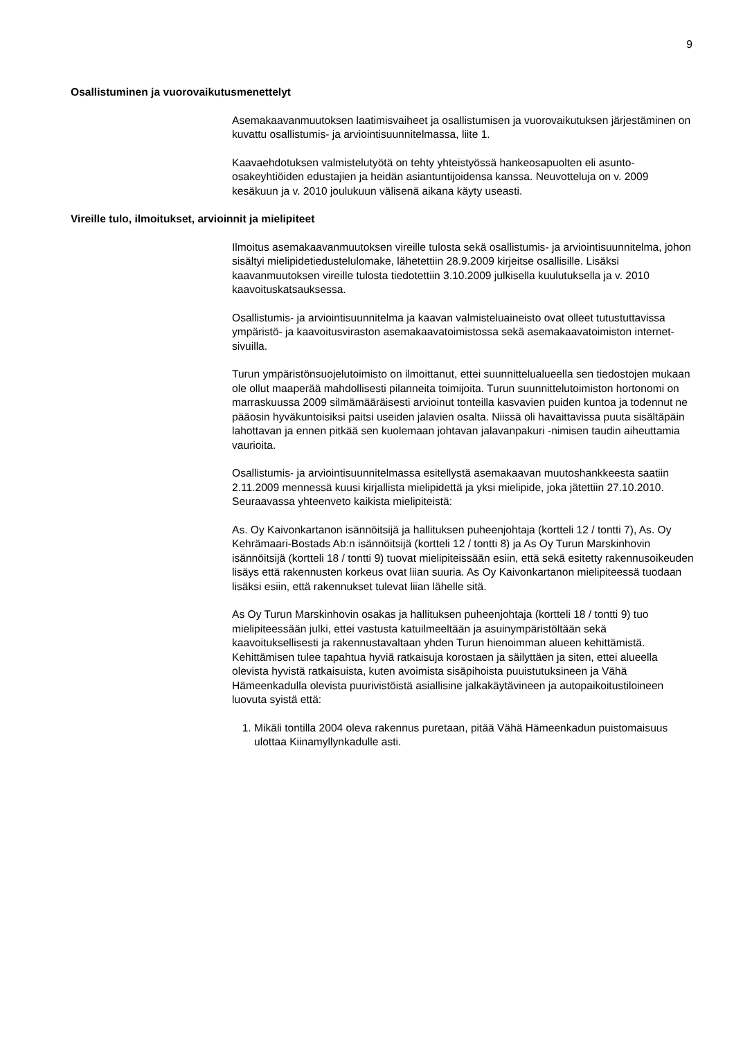9
Osallistuminen ja vuorovaikutusmenettelyt
Asemakaavanmuutoksen laatimisvaiheet ja osallistumisen ja vuorovaikutuksen järjestäminen on kuvattu osallistumis- ja arviointisuunnitelmassa, liite 1.
Kaavaehdotuksen valmistelutyötä on tehty yhteistyössä hankeosapuolten eli asunto-osakeyhtiöiden edustajien ja heidän asiantuntijoidensa kanssa. Neuvotteluja on v. 2009 kesäkuun ja v. 2010 joulukuun välisenä aikana käyty useasti.
Vireille tulo, ilmoitukset, arvioinnit ja mielipiteet
Ilmoitus asemakaavanmuutoksen vireille tulosta sekä osallistumis- ja arviointisuunnitelma, johon sisältyi mielipidetiedustelulomake, lähetettiin 28.9.2009 kirjeitse osallisille. Lisäksi kaavanmuutoksen vireille tulosta tiedotettiin 3.10.2009 julkisella kuulutuksella ja v. 2010 kaavoituskatsauksessa.
Osallistumis- ja arviointisuunnitelma ja kaavan valmisteluaineisto ovat olleet tutustuttavissa ympäristö- ja kaavoitusviraston asemakaavatoimistossa sekä asemakaavatoimiston internet-sivuilla.
Turun ympäristönsuojelutoimisto on ilmoittanut, ettei suunnittelualueella sen tiedostojen mukaan ole ollut maaperää mahdollisesti pilanneita toimijoita. Turun suunnittelutoimiston hortonomi on marraskuussa 2009 silmämääräisesti arvioinut tonteilla kasvavien puiden kuntoa ja todennut ne pääosin hyväkuntoisiksi paitsi useiden jalavien osalta. Niissä oli havaittavissa puuta sisältäpäin lahottavan ja ennen pitkää sen kuolemaan johtavan jalavanpakuri -nimisen taudin aiheuttamia vaurioita.
Osallistumis- ja arviointisuunnitelmassa esitellystä asemakaavan muutoshankkeesta saatiin 2.11.2009 mennessä kuusi kirjallista mielipidettä ja yksi mielipide, joka jätettiin 27.10.2010. Seuraavassa yhteenveto kaikista mielipiteistä:
As. Oy Kaivonkartanon isännöitsijä ja hallituksen puheenjohtaja (kortteli 12 / tontti 7), As. Oy Kehrämaari-Bostads Ab:n isännöitsijä (kortteli 12 / tontti 8) ja As Oy Turun Marskinhovin isännöitsijä (kortteli 18 / tontti 9) tuovat mielipiteissään esiin, että sekä esitetty rakennusoikeuden lisäys että rakennusten korkeus ovat liian suuria. As Oy Kaivonkartanon mielipiteessä tuodaan lisäksi esiin, että rakennukset tulevat liian lähelle sitä.
As Oy Turun Marskinhovin osakas ja hallituksen puheenjohtaja (kortteli 18 / tontti 9) tuo mielipiteessään julki, ettei vastusta katuilmeeltään ja asuinympäristöltään sekä kaavoituksellisesti ja rakennustavaltaan yhden Turun hienoimman alueen kehittämistä. Kehittämisen tulee tapahtua hyviä ratkaisuja korostaen ja säilyttäen ja siten, ettei alueella olevista hyvistä ratkaisuista, kuten avoimista sisäpihoista puuistutuksineen ja Vähä Hämeenkadulla olevista puurivistöistä asiallisine jalkakäytävineen ja autopaikoitustiloineen luovuta syistä että:
1. Mikäli tontilla 2004 oleva rakennus puretaan, pitää Vähä Hämeenkadun puistomaisuus ulottaa Kiinamyllynkadulle asti.